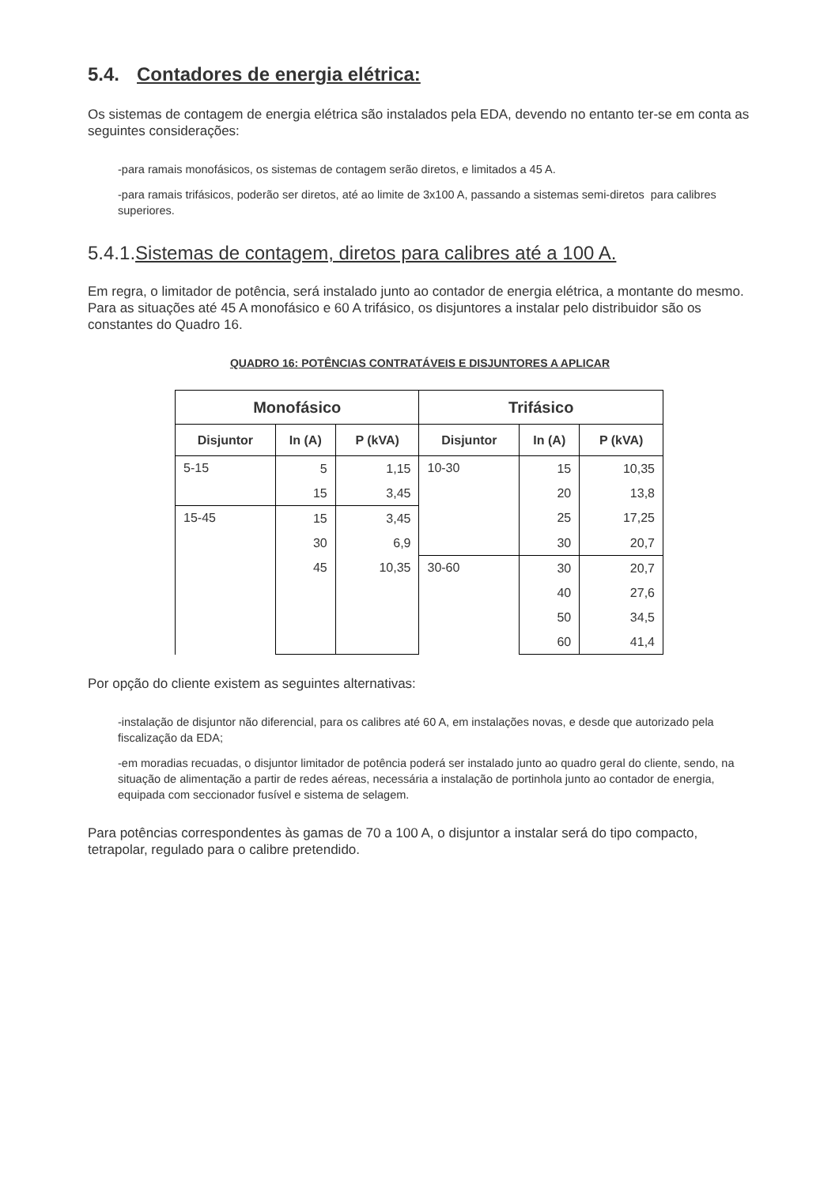5.4. Contadores de energia elétrica:
Os sistemas de contagem de energia elétrica são instalados pela EDA, devendo no entanto ter-se em conta as seguintes considerações:
-para ramais monofásicos, os sistemas de contagem serão diretos, e limitados a 45 A.
-para ramais trifásicos, poderão ser diretos, até ao limite de 3x100 A, passando a sistemas semi-diretos para calibres superiores.
5.4.1.Sistemas de contagem, diretos para calibres até a 100 A.
Em regra, o limitador de potência, será instalado junto ao contador de energia elétrica, a montante do mesmo. Para as situações até 45 A monofásico e 60 A trifásico, os disjuntores a instalar pelo distribuidor são os constantes do Quadro 16.
QUADRO 16: POTÊNCIAS CONTRATÁVEIS E DISJUNTORES A APLICAR
| Monofásico | | | Trifásico | | |
| --- | --- | --- | --- | --- | --- |
| Disjuntor | In (A) | P (kVA) | Disjuntor | In (A) | P (kVA) |
| 5-15 | 5 | 1,15 | 10-30 | 15 | 10,35 |
| | 15 | 3,45 | | 20 | 13,8 |
| 15-45 | 15 | 3,45 | | 25 | 17,25 |
| | 30 | 6,9 | | 30 | 20,7 |
| | 45 | 10,35 | 30-60 | 30 | 20,7 |
| | | | | 40 | 27,6 |
| | | | | 50 | 34,5 |
| | | | | 60 | 41,4 |
Por opção do cliente existem as seguintes alternativas:
-instalação de disjuntor não diferencial, para os calibres até 60 A, em instalações novas, e desde que autorizado pela fiscalização da EDA;
-em moradias recuadas, o disjuntor limitador de potência poderá ser instalado junto ao quadro geral do cliente, sendo, na situação de alimentação a partir de redes aéreas, necessária a instalação de portinhola junto ao contador de energia, equipada com seccionador fusível e sistema de selagem.
Para potências correspondentes às gamas de 70 a 100 A, o disjuntor a instalar será do tipo compacto, tetrapolar, regulado para o calibre pretendido.